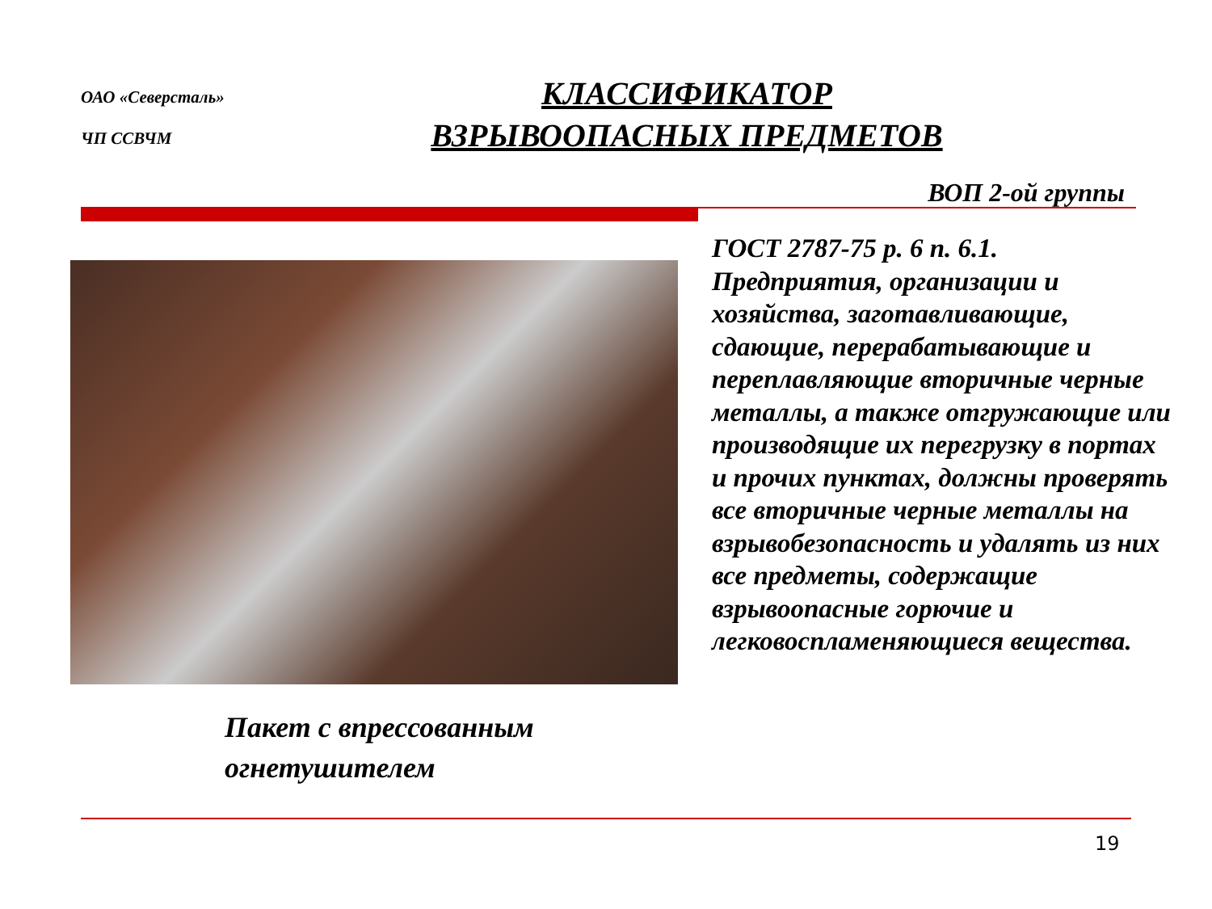ОАО «Северсталь»
ЧП ССВЧМ
КЛАССИФИКАТОР
ВЗРЫВООПАСНЫХ ПРЕДМЕТОВ
ВОП 2-ой группы
ГОСТ 2787-75 р. 6 п. 6.1.
Предприятия, организации и хозяйства, заготавливающие, сдающие, перерабатывающие и переплавляющие вторичные черные металлы, а также отгружающие или производящие их перегрузку в портах и прочих пунктах, должны проверять все вторичные черные металлы на взрывобезопасность и удалять из них все предметы, содержащие взрывоопасные горючие и легковоспламеняющиеся вещества.
Пакет с впрессованным
огнетушителем
19